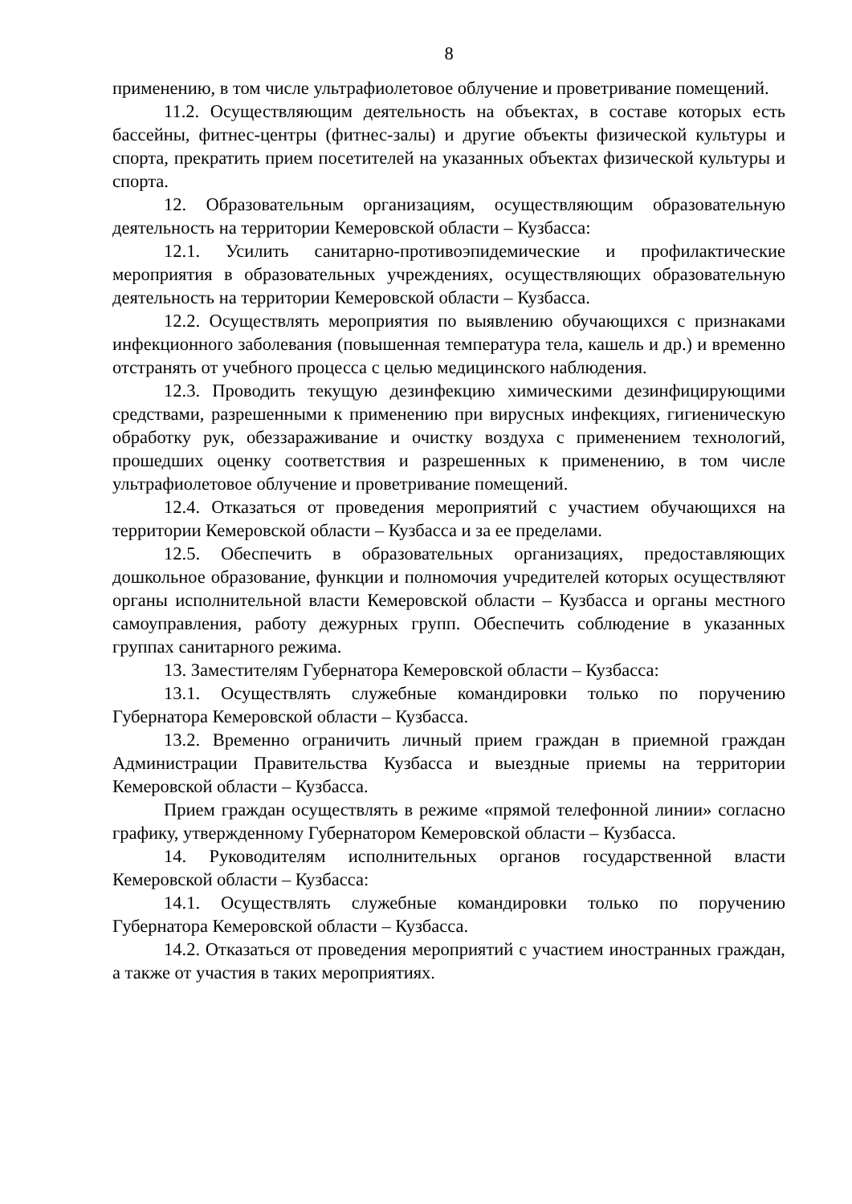8
применению, в том числе ультрафиолетовое облучение и проветривание помещений.
11.2. Осуществляющим деятельность на объектах, в составе которых есть бассейны, фитнес-центры (фитнес-залы) и другие объекты физической культуры и спорта, прекратить прием посетителей на указанных объектах физической культуры и спорта.
12. Образовательным организациям, осуществляющим образовательную деятельность на территории Кемеровской области – Кузбасса:
12.1. Усилить санитарно-противоэпидемические и профилактические мероприятия в образовательных учреждениях, осуществляющих образовательную деятельность на территории Кемеровской области – Кузбасса.
12.2. Осуществлять мероприятия по выявлению обучающихся с признаками инфекционного заболевания (повышенная температура тела, кашель и др.) и временно отстранять от учебного процесса с целью медицинского наблюдения.
12.3. Проводить текущую дезинфекцию химическими дезинфицирующими средствами, разрешенными к применению при вирусных инфекциях, гигиеническую обработку рук, обеззараживание и очистку воздуха с применением технологий, прошедших оценку соответствия и разрешенных к применению, в том числе ультрафиолетовое облучение и проветривание помещений.
12.4. Отказаться от проведения мероприятий с участием обучающихся на территории Кемеровской области – Кузбасса и за ее пределами.
12.5. Обеспечить в образовательных организациях, предоставляющих дошкольное образование, функции и полномочия учредителей которых осуществляют органы исполнительной власти Кемеровской области – Кузбасса и органы местного самоуправления, работу дежурных групп. Обеспечить соблюдение в указанных группах санитарного режима.
13. Заместителям Губернатора Кемеровской области – Кузбасса:
13.1. Осуществлять служебные командировки только по поручению Губернатора Кемеровской области – Кузбасса.
13.2. Временно ограничить личный прием граждан в приемной граждан Администрации Правительства Кузбасса и выездные приемы на территории Кемеровской области – Кузбасса.
Прием граждан осуществлять в режиме «прямой телефонной линии» согласно графику, утвержденному Губернатором Кемеровской области – Кузбасса.
14. Руководителям исполнительных органов государственной власти Кемеровской области – Кузбасса:
14.1. Осуществлять служебные командировки только по поручению Губернатора Кемеровской области – Кузбасса.
14.2. Отказаться от проведения мероприятий с участием иностранных граждан, а также от участия в таких мероприятиях.